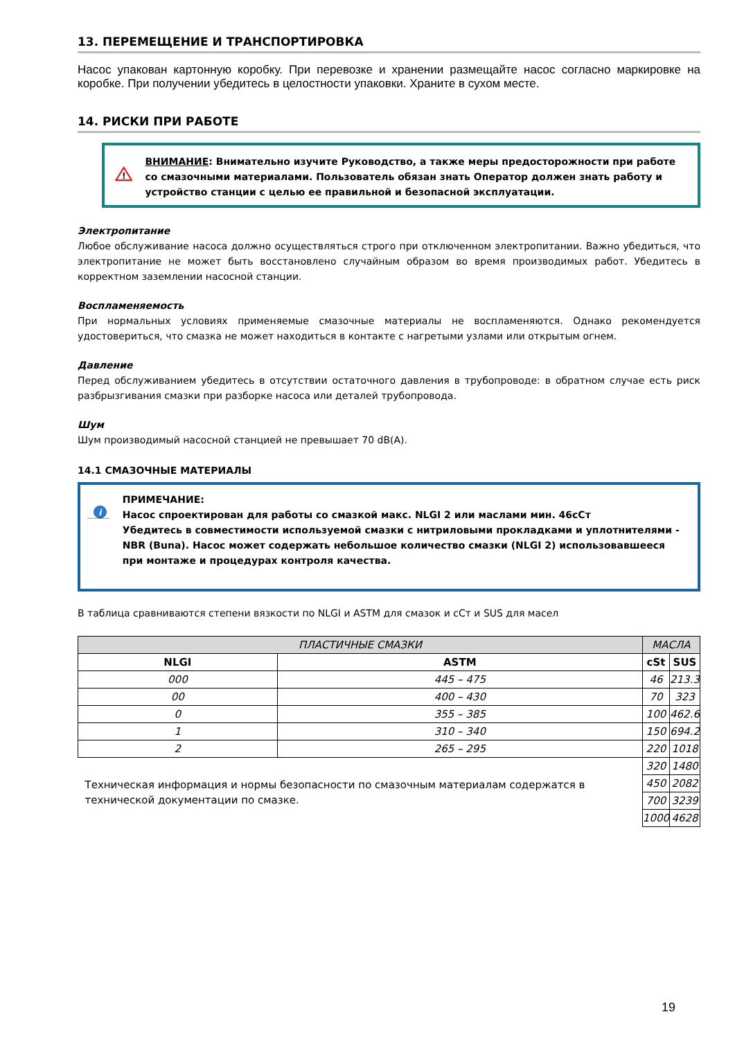13. ПЕРЕМЕЩЕНИЕ И ТРАНСПОРТИРОВКА
Насос упакован картонную коробку. При перевозке и хранении размещайте насос согласно маркировке на коробке. При получении убедитесь в целостности упаковки. Храните в сухом месте.
14. РИСКИ ПРИ РАБОТЕ
!
ВНИМАНИЕ: Внимательно изучите Руководство, а также меры предосторожности при работе со смазочными материалами. Пользователь обязан знать Оператор должен знать работу и устройство станции с целью ее правильной и безопасной эксплуатации.
Электропитание
Любое обслуживание насоса должно осуществляться строго при отключенном электропитании. Важно убедиться, что электропитание не может быть восстановлено случайным образом во время производимых работ. Убедитесь в корректном заземлении насосной станции.
Воспламеняемость
При нормальных условиях применяемые смазочные материалы не воспламеняются. Однако рекомендуется удостовериться, что смазка не может находиться в контакте с нагретыми узлами или открытым огнем.
Давление
Перед обслуживанием убедитесь в отсутствии остаточного давления в трубопроводе: в обратном случае есть риск разбрызгивания смазки при разборке насоса или деталей трубопровода.
Шум
Шум производимый насосной станцией не превышает 70 dB(A).
14.1 СМАЗОЧНЫЕ МАТЕРИАЛЫ
i
ПРИМЕЧАНИЕ:
Насос спроектирован для работы со смазкой макс. NLGI 2 или маслами мин. 46сСт
Убедитесь в совместимости используемой смазки с нитриловыми прокладками и уплотнителями - NBR (Buna). Насос может содержать небольшое количество смазки (NLGI 2) использовавшееся при монтаже и процедурах контроля качества.
В таблица сравниваются степени вязкости по NLGI и ASTM для смазок и сСт и SUS для масел
| ПЛАСТИЧНЫЕ СМАЗКИ | | МАСЛА | |
| --- | --- | --- | --- |
| NLGI | ASTM | cSt | SUS |
| 000 | 445 – 475 | 46 | 213.3 |
| 00 | 400 – 430 | 70 | 323 |
| 0 | 355 – 385 | 100 | 462.6 |
| 1 | 310 – 340 | 150 | 694.2 |
| 2 | 265 – 295 | 220 | 1018 |
| Техническая информация и нормы безопасности по смазочным материалам содержатся в технической документации по смазке. | | 320 | 1480 |
| | | 450 | 2082 |
| | | 700 | 3239 |
| | | 1000 | 4628 |
19